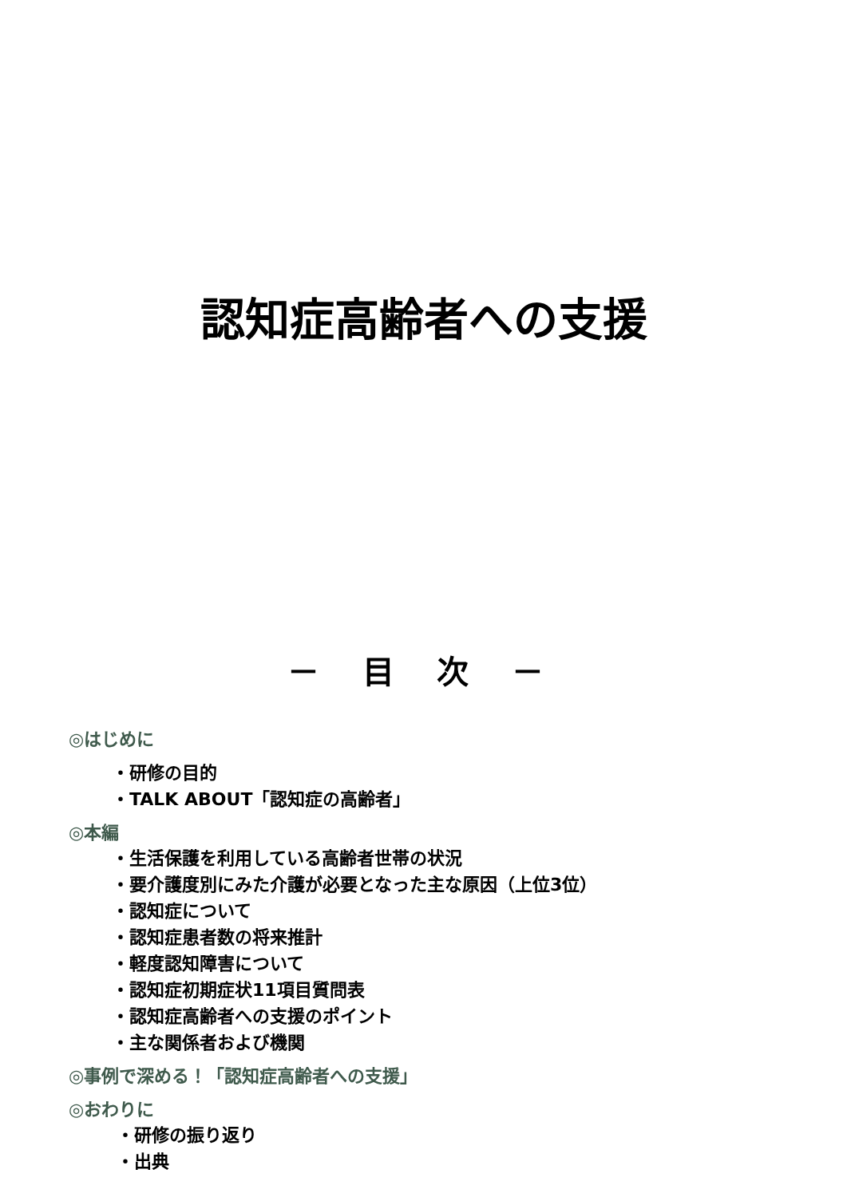認知症高齢者への支援
－ 目 次 －
◎はじめに
・研修の目的
・TALK ABOUT「認知症の高齢者」
◎本編
・生活保護を利用している高齢者世帯の状況
・要介護度別にみた介護が必要となった主な原因（上位3位）
・認知症について
・認知症患者数の将来推計
・軽度認知障害について
・認知症初期症状11項目質問表
・認知症高齢者への支援のポイント
・主な関係者および機関
◎事例で深める！「認知症高齢者への支援」
◎おわりに
・研修の振り返り
・出典